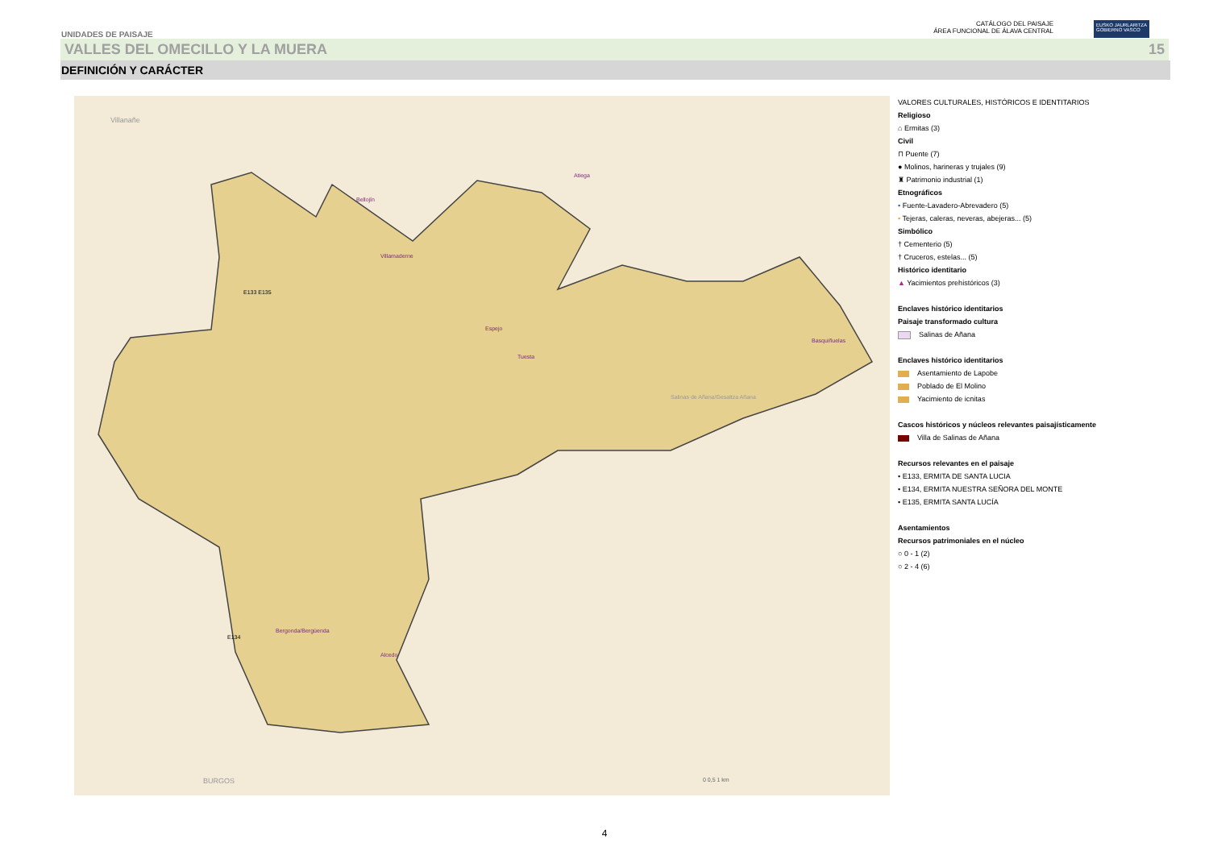UNIDADES DE PAISAJE
CATÁLOGO DEL PAISAJE
ÁREA FUNCIONAL DE ÁLAVA CENTRAL
EUSKO JAURLARITZA
GOBIERNO VASCO
VALLES DEL OMECILLO Y LA MUERA 15
DEFINICIÓN Y CARÁCTER
Espejo
Villamaderne
Atiega
Tuesta
Basquiñuelas
Bergonda/Bergüenda
Alcedo
Bellojín
E133 E135
E134
BURGOS
Villanañe
Salinas de Añana/Gesaltza Añana
0 0,5 1 km
VALORES CULTURALES, HISTÓRICOS E IDENTITARIOS
Religioso
⌂ Ermitas (3)
Civil
⊓ Puente (7)
● Molinos, harineras y trujales (9)
♜ Patrimonio industrial (1)
Etnográficos
• Fuente-Lavadero-Abrevadero (5)
• Tejeras, caleras, neveras, abejeras... (5)
Simbólico
† Cementerio (5)
† Cruceros, estelas... (5)
Histórico identitario
▲ Yacimientos prehistóricos (3)
Enclaves histórico identitarios
Paisaje transformado cultura
Salinas de Añana
Enclaves histórico identitarios
Asentamiento de Lapobe
Poblado de El Molino
Yacimiento de icnitas
Cascos históricos y núcleos relevantes paisajísticamente
Villa de Salinas de Añana
Recursos relevantes en el paisaje
• E133, ERMITA DE SANTA LUCIA
• E134, ERMITA NUESTRA SEÑORA DEL MONTE
• E135, ERMITA SANTA LUCÍA
Asentamientos
Recursos patrimoniales en el núcleo
○ 0 - 1 (2)
○ 2 - 4 (6)
4